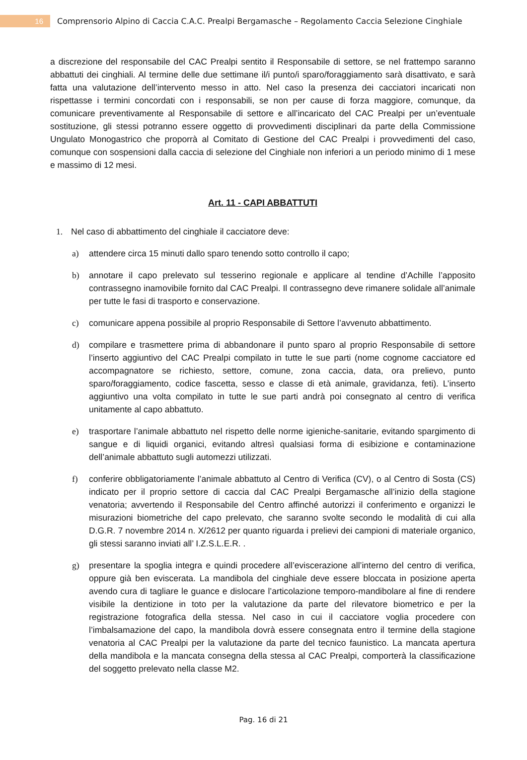16
Comprensorio Alpino di Caccia C.A.C. Prealpi Bergamasche – Regolamento Caccia Selezione Cinghiale
a discrezione del responsabile del CAC Prealpi sentito il Responsabile di settore, se nel frattempo saranno abbattuti dei cinghiali. Al termine delle due settimane il/i punto/i sparo/foraggiamento sarà disattivato, e sarà fatta una valutazione dell’intervento messo in atto. Nel caso la presenza dei cacciatori incaricati non rispettasse i termini concordati con i responsabili, se non per cause di forza maggiore, comunque, da comunicare preventivamente al Responsabile di settore e all’incaricato del CAC Prealpi per un’eventuale sostituzione, gli stessi potranno essere oggetto di provvedimenti disciplinari da parte della Commissione Ungulato Monogastrico che proporrà al Comitato di Gestione del CAC Prealpi i provvedimenti del caso, comunque con sospensioni dalla caccia di selezione del Cinghiale non inferiori a un periodo minimo di 1 mese e massimo di 12 mesi.
Art. 11 - CAPI ABBATTUTI
1. Nel caso di abbattimento del cinghiale il cacciatore deve:
a) attendere circa 15 minuti dallo sparo tenendo sotto controllo il capo;
b) annotare il capo prelevato sul tesserino regionale e applicare al tendine d’Achille l’apposito contrassegno inamovibile fornito dal CAC Prealpi. Il contrassegno deve rimanere solidale all’animale per tutte le fasi di trasporto e conservazione.
c) comunicare appena possibile al proprio Responsabile di Settore l’avvenuto abbattimento.
d) compilare e trasmettere prima di abbandonare il punto sparo al proprio Responsabile di settore l’inserto aggiuntivo del CAC Prealpi compilato in tutte le sue parti (nome cognome cacciatore ed accompagnatore se richiesto, settore, comune, zona caccia, data, ora prelievo, punto sparo/foraggiamento, codice fascetta, sesso e classe di età animale, gravidanza, feti). L’inserto aggiuntivo una volta compilato in tutte le sue parti andrà poi consegnato al centro di verifica unitamente al capo abbattuto.
e) trasportare l’animale abbattuto nel rispetto delle norme igieniche-sanitarie, evitando spargimento di sangue e di liquidi organici, evitando altresì qualsiasi forma di esibizione e contaminazione dell’animale abbattuto sugli automezzi utilizzati.
f) conferire obbligatoriamente l’animale abbattuto al Centro di Verifica (CV), o al Centro di Sosta (CS) indicato per il proprio settore di caccia dal CAC Prealpi Bergamasche all’inizio della stagione venatoria; avvertendo il Responsabile del Centro affinché autorizzi il conferimento e organizzi le misurazioni biometriche del capo prelevato, che saranno svolte secondo le modalità di cui alla D.G.R. 7 novembre 2014 n. X/2612 per quanto riguarda i prelievi dei campioni di materiale organico, gli stessi saranno inviati all’ I.Z.S.L.E.R. .
g) presentare la spoglia integra e quindi procedere all’eviscerazione all’interno del centro di verifica, oppure già ben eviscerata. La mandibola del cinghiale deve essere bloccata in posizione aperta avendo cura di tagliare le guance e dislocare l’articolazione temporo-mandibolare al fine di rendere visibile la dentizione in toto per la valutazione da parte del rilevatore biometrico e per la registrazione fotografica della stessa. Nel caso in cui il cacciatore voglia procedere con l’imbalsamazione del capo, la mandibola dovrà essere consegnata entro il termine della stagione venatoria al CAC Prealpi per la valutazione da parte del tecnico faunistico. La mancata apertura della mandibola e la mancata consegna della stessa al CAC Prealpi, comporterà la classificazione del soggetto prelevato nella classe M2.
Pag. 16 di 21